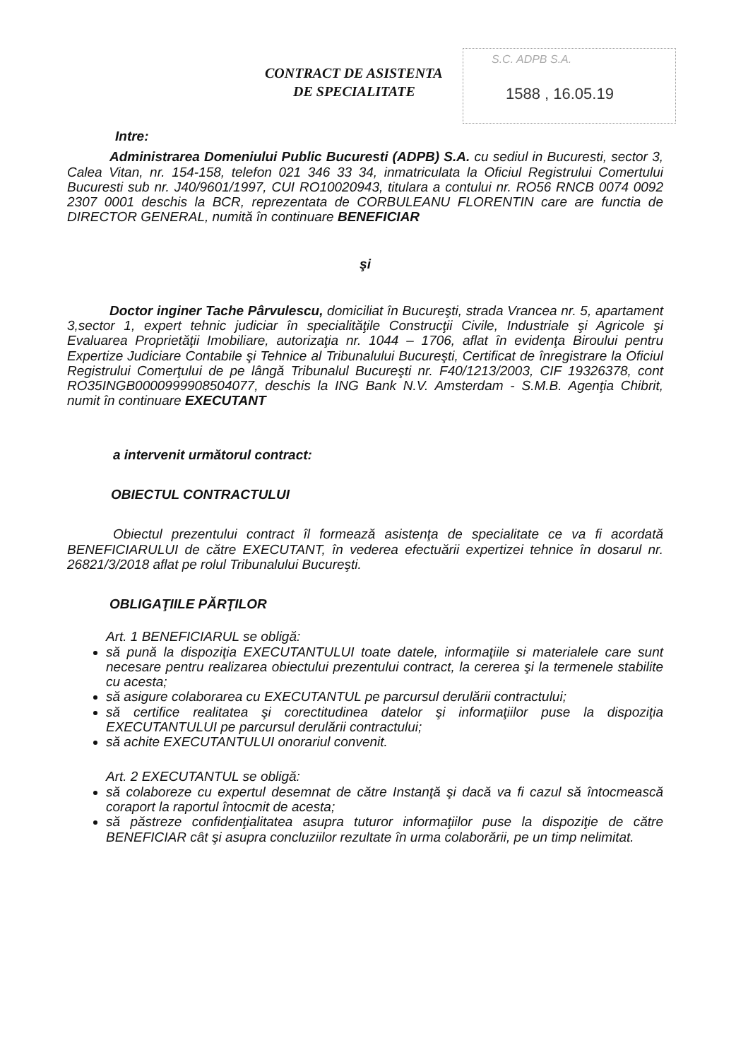S.C. ADPB S.A.
1588 , 16.05.19
CONTRACT DE ASISTENTA
DE SPECIALITATE
Intre:
Administrarea Domeniului Public Bucuresti (ADPB) S.A. cu sediul in Bucuresti, sector 3, Calea Vitan, nr. 154-158, telefon 021 346 33 34, inmatriculata la Oficiul Registrului Comertului Bucuresti sub nr. J40/9601/1997, CUI RO10020943, titulara a contului nr. RO56 RNCB 0074 0092 2307 0001 deschis la BCR, reprezentata de CORBULEANU FLORENTIN care are functia de DIRECTOR GENERAL, numită în continuare BENEFICIAR
şi
Doctor inginer Tache Pârvulescu, domiciliat în Bucureşti, strada Vrancea nr. 5, apartament 3,sector 1, expert tehnic judiciar în specialităţile Construcţii Civile, Industriale şi Agricole şi Evaluarea Proprietăţii Imobiliare, autorizaţia nr. 1044 – 1706, aflat în evidenţa Biroului pentru Expertize Judiciare Contabile şi Tehnice al Tribunalului Bucureşti, Certificat de înregistrare la Oficiul Registrului Comerţului de pe lângă Tribunalul Bucureşti nr. F40/1213/2003, CIF 19326378, cont RO35INGB0000999908504077, deschis la ING Bank N.V. Amsterdam - S.M.B. Agenţia Chibrit, numit în continuare EXECUTANT
a intervenit următorul contract:
OBIECTUL CONTRACTULUI
Obiectul prezentului contract îl formează asistenţa de specialitate ce va fi acordată BENEFICIARULUI de către EXECUTANT, în vederea efectuării expertizei tehnice în dosarul nr. 26821/3/2018 aflat pe rolul Tribunalului Bucureşti.
OBLIGAŢIILE PĂRŢILOR
Art. 1 BENEFICIARUL se obligă:
să pună la dispoziţia EXECUTANTULUI toate datele, informaţiile si materialele care sunt necesare pentru realizarea obiectului prezentului contract, la cererea şi la termenele stabilite cu acesta;
să asigure colaborarea cu EXECUTANTUL pe parcursul derulării contractului;
să certifice realitatea şi corectitudinea datelor şi informaţiilor puse la dispoziţia EXECUTANTULUI pe parcursul derulării contractului;
să achite EXECUTANTULUI onorariul convenit.
Art. 2 EXECUTANTUL se obligă:
să colaboreze cu expertul desemnat de către Instanţă şi dacă va fi cazul să întocmească coraport la raportul întocmit de acesta;
să păstreze confidenţialitatea asupra tuturor informaţiilor puse la dispoziţie de către BENEFICIAR cât şi asupra concluziilor rezultate în urma colaborării, pe un timp nelimitat.